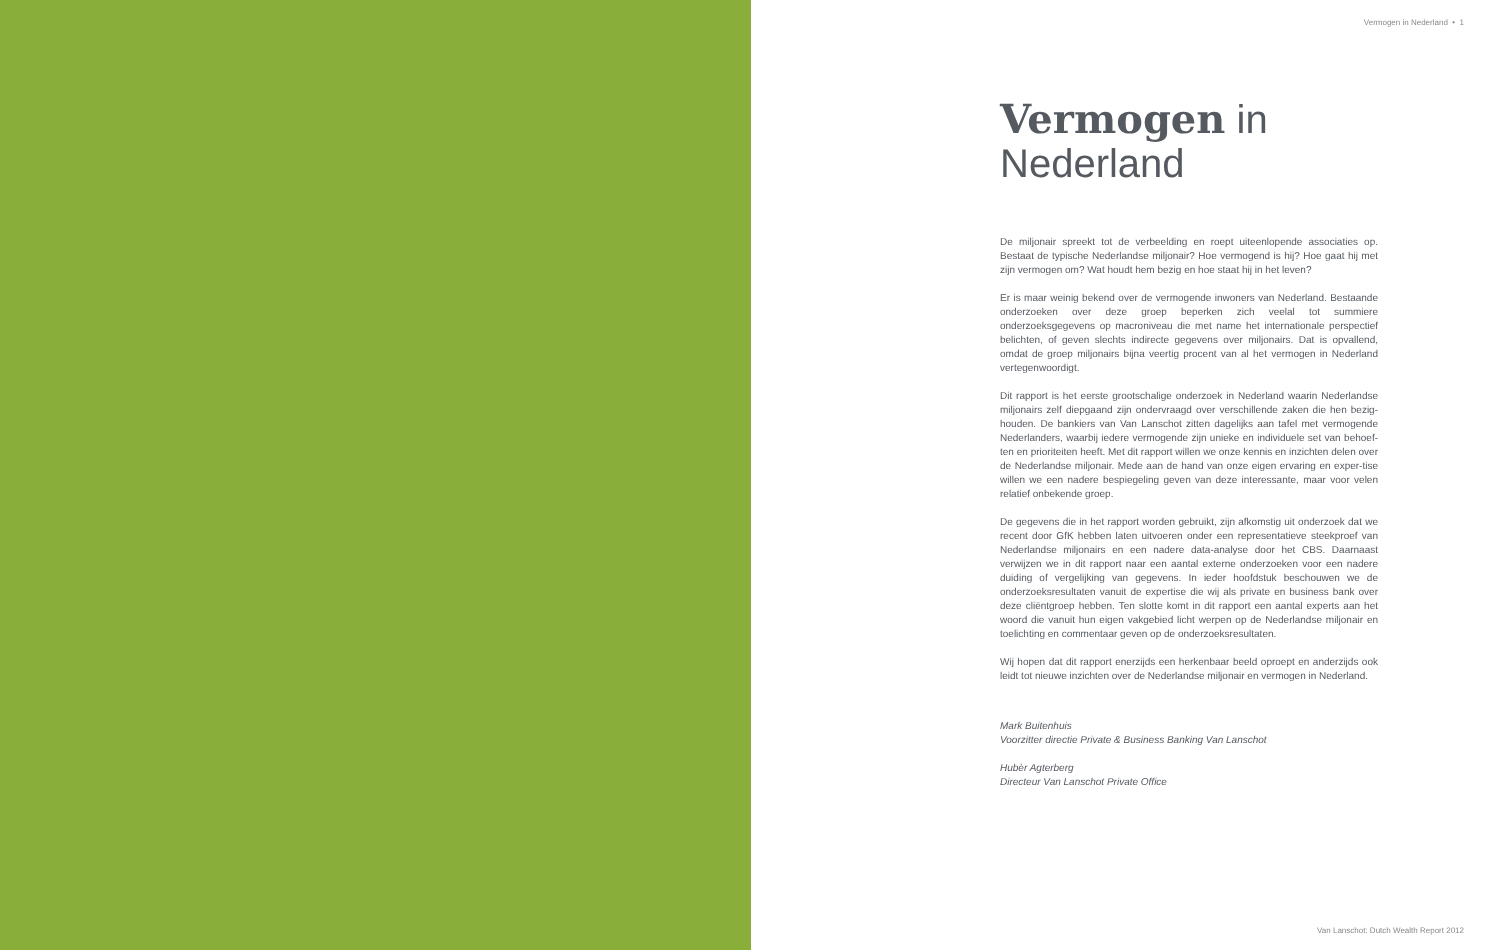Vermogen in Nederland • 1
Vermogen in
Nederland
De miljonair spreekt tot de verbeelding en roept uiteenlopende associaties op. Bestaat de typische Nederlandse miljonair? Hoe vermogend is hij? Hoe gaat hij met zijn vermogen om? Wat houdt hem bezig en hoe staat hij in het leven?
Er is maar weinig bekend over de vermogende inwoners van Nederland. Bestaande onderzoeken over deze groep beperken zich veelal tot summiere onderzoeksgegevens op macroniveau die met name het internationale perspectief belichten, of geven slechts indirecte gegevens over miljonairs. Dat is opvallend, omdat de groep miljonairs bijna veertig procent van al het vermogen in Nederland vertegenwoordigt.
Dit rapport is het eerste grootschalige onderzoek in Nederland waarin Nederlandse miljonairs zelf diepgaand zijn ondervraagd over verschillende zaken die hen bezig-houden. De bankiers van Van Lanschot zitten dagelijks aan tafel met vermogende Nederlanders, waarbij iedere vermogende zijn unieke en individuele set van behoef-ten en prioriteiten heeft. Met dit rapport willen we onze kennis en inzichten delen over de Nederlandse miljonair. Mede aan de hand van onze eigen ervaring en exper-tise willen we een nadere bespiegeling geven van deze interessante, maar voor velen relatief onbekende groep.
De gegevens die in het rapport worden gebruikt, zijn afkomstig uit onderzoek dat we recent door GfK hebben laten uitvoeren onder een representatieve steekproef van Nederlandse miljonairs en een nadere data-analyse door het CBS. Daarnaast verwijzen we in dit rapport naar een aantal externe onderzoeken voor een nadere duiding of vergelijking van gegevens. In ieder hoofdstuk beschouwen we de onderzoeksresultaten vanuit de expertise die wij als private en business bank over deze cliëntgroep hebben. Ten slotte komt in dit rapport een aantal experts aan het woord die vanuit hun eigen vakgebied licht werpen op de Nederlandse miljonair en toelichting en commentaar geven op de onderzoeksresultaten.
Wij hopen dat dit rapport enerzijds een herkenbaar beeld oproept en anderzijds ook leidt tot nieuwe inzichten over de Nederlandse miljonair en vermogen in Nederland.
Mark Buitenhuis
Voorzitter directie Private & Business Banking Van Lanschot
Hubèr Agterberg
Directeur Van Lanschot Private Office
Van Lanschot: Dutch Wealth Report 2012